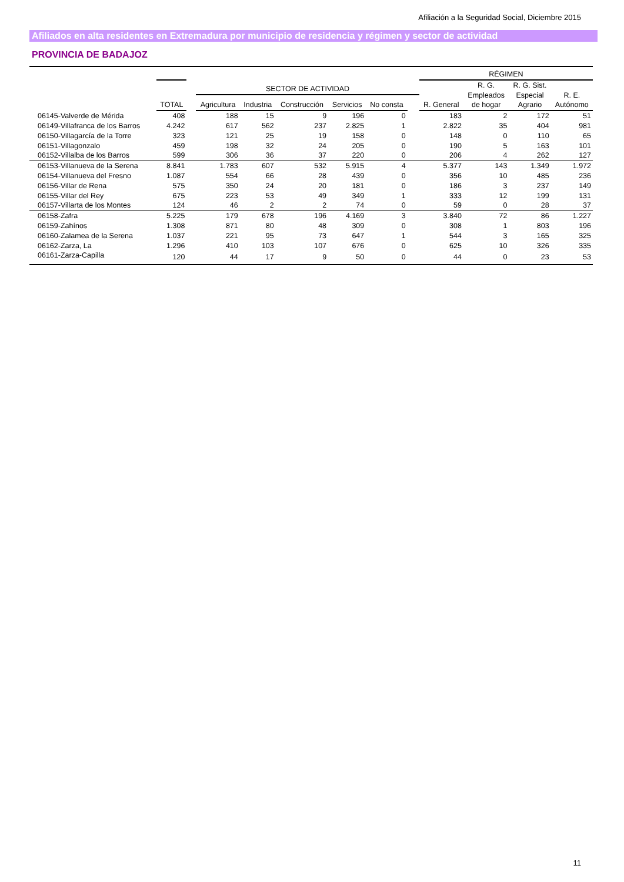Afiliación a la Seguridad Social, Diciembre 2015
Afiliados en alta residentes en Extremadura por municipio de residencia y régimen y sector de actividad
PROVINCIA DE BADAJOZ
| | | | | | | | | | RÉGIMEN | | | |
| --- | --- | --- | --- | --- | --- | --- | --- | --- | --- | --- | --- | --- |
| | TOTAL | | SECTOR DE ACTIVIDAD | | | | | | R. General | R. G. Empleados de hogar | R. G. Sist. Especial Agrario | R. E. Autónomo |
| | | | Agricultura | Industria | Construcción | Servicios | No consta | | | | | |
| 06145-Valverde de Mérida | 408 | | 188 | 15 | 9 | 196 | 0 | | 183 | 2 | 172 | 51 |
| 06149-Villafranca de los Barros | 4.242 | | 617 | 562 | 237 | 2.825 | 1 | | 2.822 | 35 | 404 | 981 |
| 06150-Villagarcía de la Torre | 323 | | 121 | 25 | 19 | 158 | 0 | | 148 | 0 | 110 | 65 |
| 06151-Villagonzalo | 459 | | 198 | 32 | 24 | 205 | 0 | | 190 | 5 | 163 | 101 |
| 06152-Villalba de los Barros | 599 | | 306 | 36 | 37 | 220 | 0 | | 206 | 4 | 262 | 127 |
| 06153-Villanueva de la Serena | 8.841 | | 1.783 | 607 | 532 | 5.915 | 4 | | 5.377 | 143 | 1.349 | 1.972 |
| 06154-Villanueva del Fresno | 1.087 | | 554 | 66 | 28 | 439 | 0 | | 356 | 10 | 485 | 236 |
| 06156-Villar de Rena | 575 | | 350 | 24 | 20 | 181 | 0 | | 186 | 3 | 237 | 149 |
| 06155-Villar del Rey | 675 | | 223 | 53 | 49 | 349 | 1 | | 333 | 12 | 199 | 131 |
| 06157-Villarta de los Montes | 124 | | 46 | 2 | 2 | 74 | 0 | | 59 | 0 | 28 | 37 |
| 06158-Zafra | 5.225 | | 179 | 678 | 196 | 4.169 | 3 | | 3.840 | 72 | 86 | 1.227 |
| 06159-Zahínos | 1.308 | | 871 | 80 | 48 | 309 | 0 | | 308 | 1 | 803 | 196 |
| 06160-Zalamea de la Serena | 1.037 | | 221 | 95 | 73 | 647 | 1 | | 544 | 3 | 165 | 325 |
| 06162-Zarza, La | 1.296 | | 410 | 103 | 107 | 676 | 0 | | 625 | 10 | 326 | 335 |
| 06161-Zarza-Capilla | 120 | | 44 | 17 | 9 | 50 | 0 | | 44 | 0 | 23 | 53 |
11